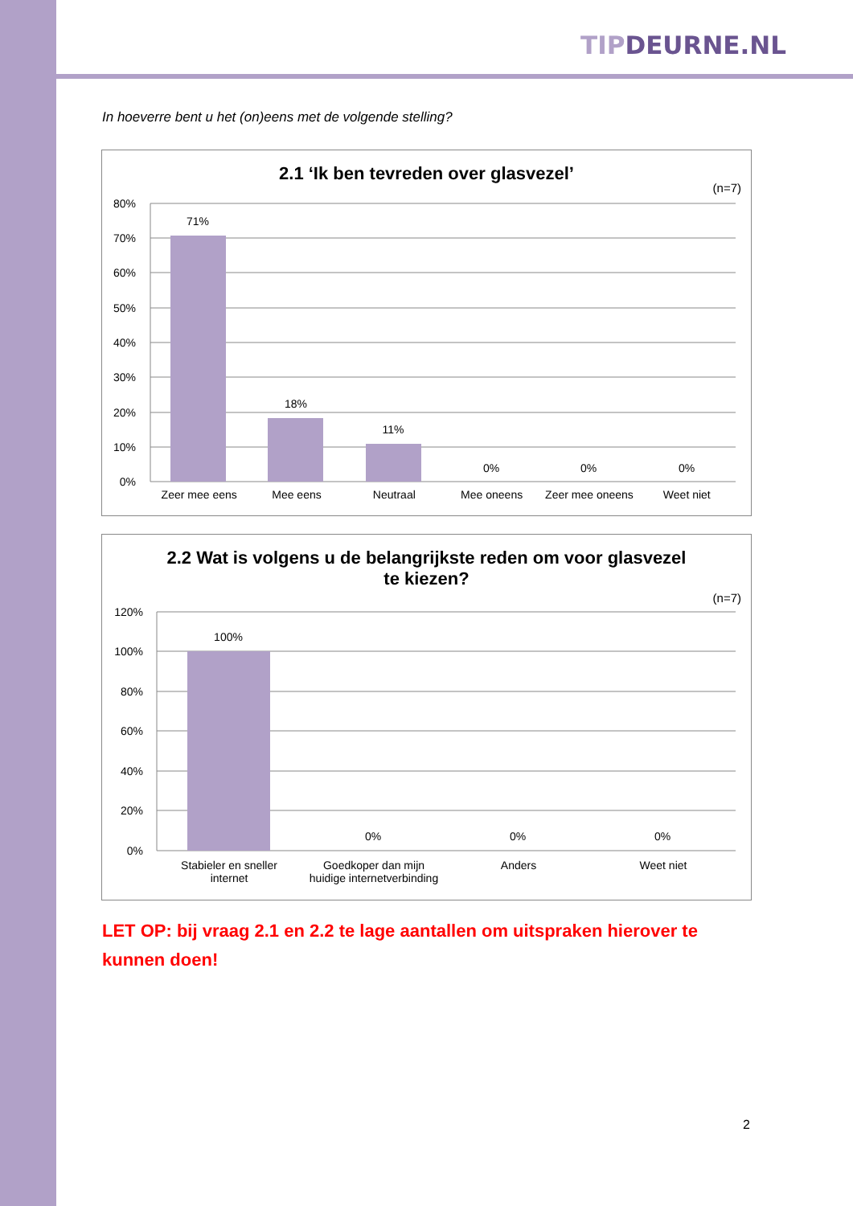TIPDEURNE.NL
In hoeverre bent u het (on)eens met de volgende stelling?
2.1 ‘Ik ben tevreden over glasvezel’
(n=7)
80%
70%
60%
50%
40%
30%
20%
10%
0%
71%
18%
11%
0%
0%
0%
Zeer mee eens Mee eens Neutraal Mee oneens Zeer mee oneens Weet niet
2.2 Wat is volgens u de belangrijkste reden om voor glasvezel
te kiezen?
(n=7)
120%
100%
80%
60%
40%
20%
0%
100%
0%
0%
0%
Stabieler en sneller
internet
Goedkoper dan mijn
huidige internetverbinding
Anders Weet niet
LET OP: bij vraag 2.1 en 2.2 te lage aantallen om uitspraken hierover te kunnen doen!
2